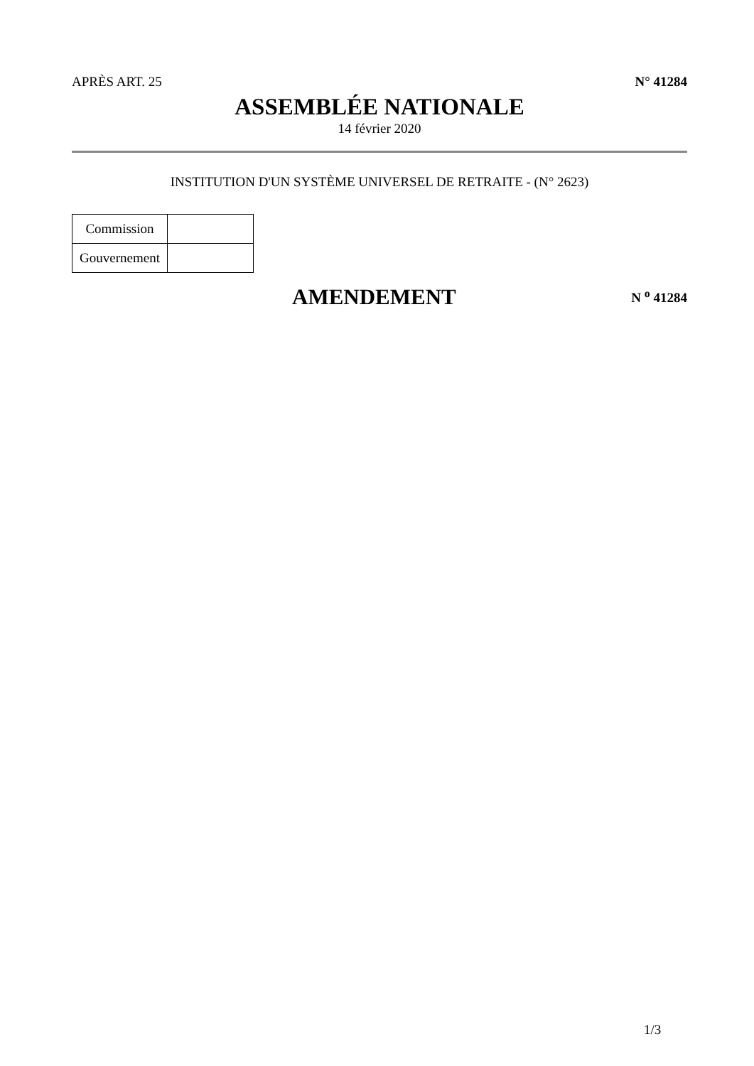APRÈS ART. 25 N° 41284
ASSEMBLÉE NATIONALE
14 février 2020
INSTITUTION D'UN SYSTÈME UNIVERSEL DE RETRAITE - (N° 2623)
| Commission | |
| Gouvernement | |
AMENDEMENT
N <sup>o</sup> 41284
1/3